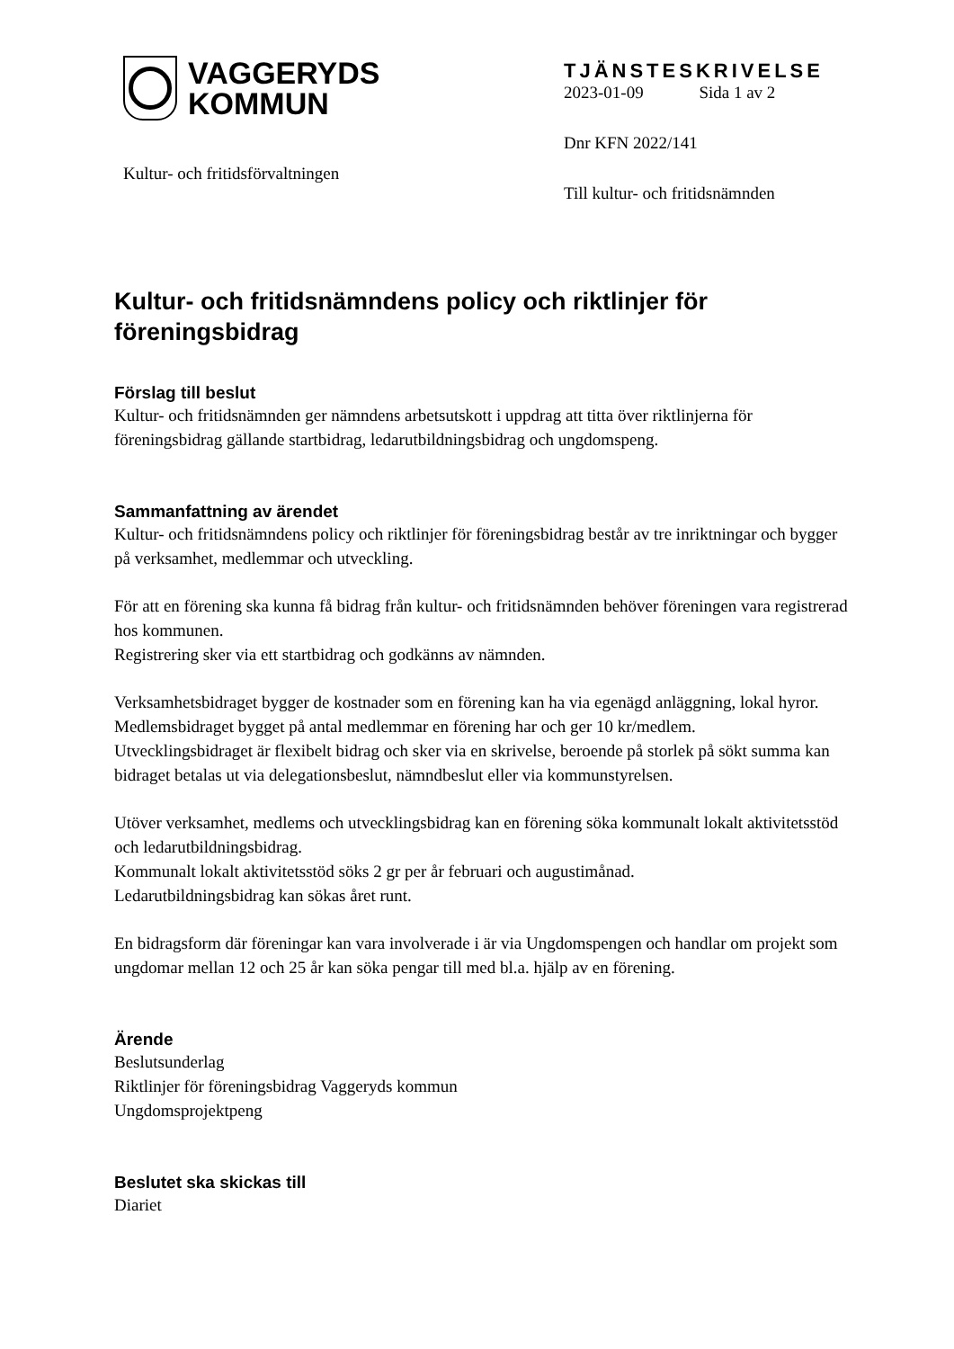VAGGERYDS
KOMMUN
Kultur- och fritidsförvaltningen
TJÄNSTESKRIVELSE
2023-01-09 Sida 1 av 2
Dnr KFN 2022/141
Till kultur- och fritidsnämnden
Kultur- och fritidsnämndens policy och riktlinjer för föreningsbidrag
Förslag till beslut
Kultur- och fritidsnämnden ger nämndens arbetsutskott i uppdrag att titta över riktlinjerna för föreningsbidrag gällande startbidrag, ledarutbildningsbidrag och ungdomspeng.
Sammanfattning av ärendet
Kultur- och fritidsnämndens policy och riktlinjer för föreningsbidrag består av tre inriktningar och bygger på verksamhet, medlemmar och utveckling.
För att en förening ska kunna få bidrag från kultur- och fritidsnämnden behöver föreningen vara registrerad hos kommunen.
Registrering sker via ett startbidrag och godkänns av nämnden.
Verksamhetsbidraget bygger de kostnader som en förening kan ha via egenägd anläggning, lokal hyror.
Medlemsbidraget bygget på antal medlemmar en förening har och ger 10 kr/medlem.
Utvecklingsbidraget är flexibelt bidrag och sker via en skrivelse, beroende på storlek på sökt summa kan bidraget betalas ut via delegationsbeslut, nämndbeslut eller via kommunstyrelsen.
Utöver verksamhet, medlems och utvecklingsbidrag kan en förening söka kommunalt lokalt aktivitetsstöd och ledarutbildningsbidrag.
Kommunalt lokalt aktivitetsstöd söks 2 gr per år februari och augustimånad.
Ledarutbildningsbidrag kan sökas året runt.
En bidragsform där föreningar kan vara involverade i är via Ungdomspengen och handlar om projekt som ungdomar mellan 12 och 25 år kan söka pengar till med bl.a. hjälp av en förening.
Ärende
Beslutsunderlag
Riktlinjer för föreningsbidrag Vaggeryds kommun
Ungdomsprojektpeng
Beslutet ska skickas till
Diariet